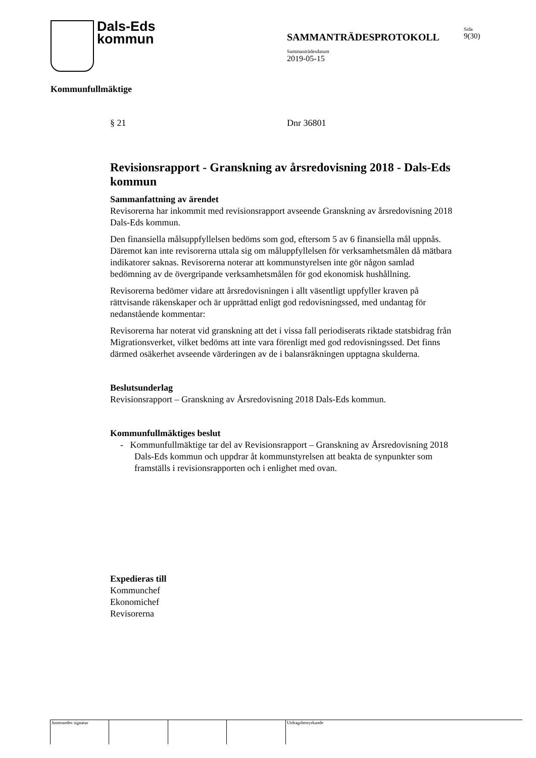Dals-Eds
kommun
Sida
9(30)
SAMMANTRÄDESPROTOKOLL
Sammanträdesdatum
2019-05-15
Kommunfullmäktige
§ 21 Dnr 36801
Revisionsrapport - Granskning av årsredovisning 2018 - Dals-Eds kommun
Sammanfattning av ärendet
Revisorerna har inkommit med revisionsrapport avseende Granskning av årsredovisning 2018 Dals-Eds kommun.
Den finansiella målsuppfyllelsen bedöms som god, eftersom 5 av 6 finansiella mål uppnås. Däremot kan inte revisorerna uttala sig om måluppfyllelsen för verksamhetsmålen då mätbara indikatorer saknas. Revisorerna noterar att kommunstyrelsen inte gör någon samlad bedömning av de övergripande verksamhetsmålen för god ekonomisk hushållning.
Revisorerna bedömer vidare att årsredovisningen i allt väsentligt uppfyller kraven på rättvisande räkenskaper och är upprättad enligt god redovisningssed, med undantag för nedanstående kommentar:
Revisorerna har noterat vid granskning att det i vissa fall periodiserats riktade statsbidrag från Migrationsverket, vilket bedöms att inte vara förenligt med god redovisningssed. Det finns därmed osäkerhet avseende värderingen av de i balansräkningen upptagna skulderna.
Beslutsunderlag
Revisionsrapport – Granskning av Årsredovisning 2018 Dals-Eds kommun.
Kommunfullmäktiges beslut
- Kommunfullmäktige tar del av Revisionsrapport – Granskning av Årsredovisning 2018 Dals-Eds kommun och uppdrar åt kommunstyrelsen att beakta de synpunkter som framställs i revisionsrapporten och i enlighet med ovan.
Expedieras till
Kommunchef
Ekonomichef
Revisorerna
Justerandes signatur Utdragsbestyrkande